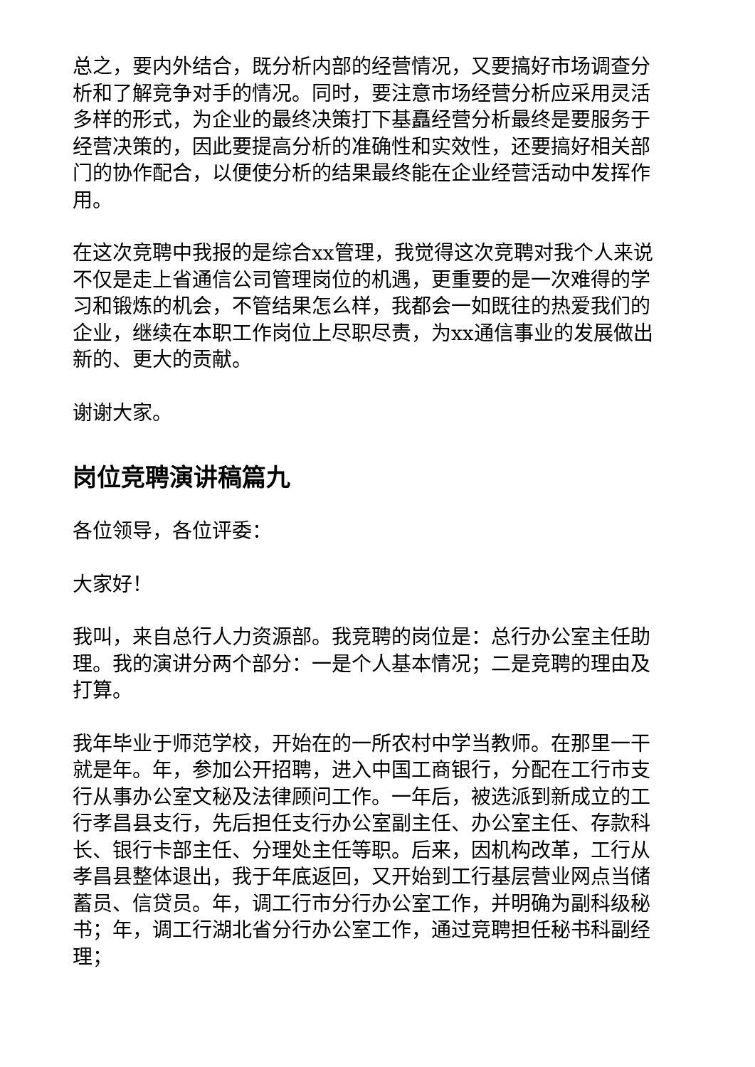总之，要内外结合，既分析内部的经营情况，又要搞好市场调查分析和了解竞争对手的情况。同时，要注意市场经营分析应采用灵活多样的形式，为企业的最终决策打下基矗经营分析最终是要服务于经营决策的，因此要提高分析的准确性和实效性，还要搞好相关部门的协作配合，以便使分析的结果最终能在企业经营活动中发挥作用。
在这次竞聘中我报的是综合xx管理，我觉得这次竞聘对我个人来说不仅是走上省通信公司管理岗位的机遇，更重要的是一次难得的学习和锻炼的机会，不管结果怎么样，我都会一如既往的热爱我们的企业，继续在本职工作岗位上尽职尽责，为xx通信事业的发展做出新的、更大的贡献。
谢谢大家。
岗位竞聘演讲稿篇九
各位领导，各位评委：
大家好！
我叫，来自总行人力资源部。我竞聘的岗位是：总行办公室主任助理。我的演讲分两个部分：一是个人基本情况；二是竞聘的理由及打算。
我年毕业于师范学校，开始在的一所农村中学当教师。在那里一干就是年。年，参加公开招聘，进入中国工商银行，分配在工行市支行从事办公室文秘及法律顾问工作。一年后，被选派到新成立的工行孝昌县支行，先后担任支行办公室副主任、办公室主任、存款科长、银行卡部主任、分理处主任等职。后来，因机构改革，工行从孝昌县整体退出，我于年底返回，又开始到工行基层营业网点当储蓄员、信贷员。年，调工行市分行办公室工作，并明确为副科级秘书；年，调工行湖北省分行办公室工作，通过竞聘担任秘书科副经理；